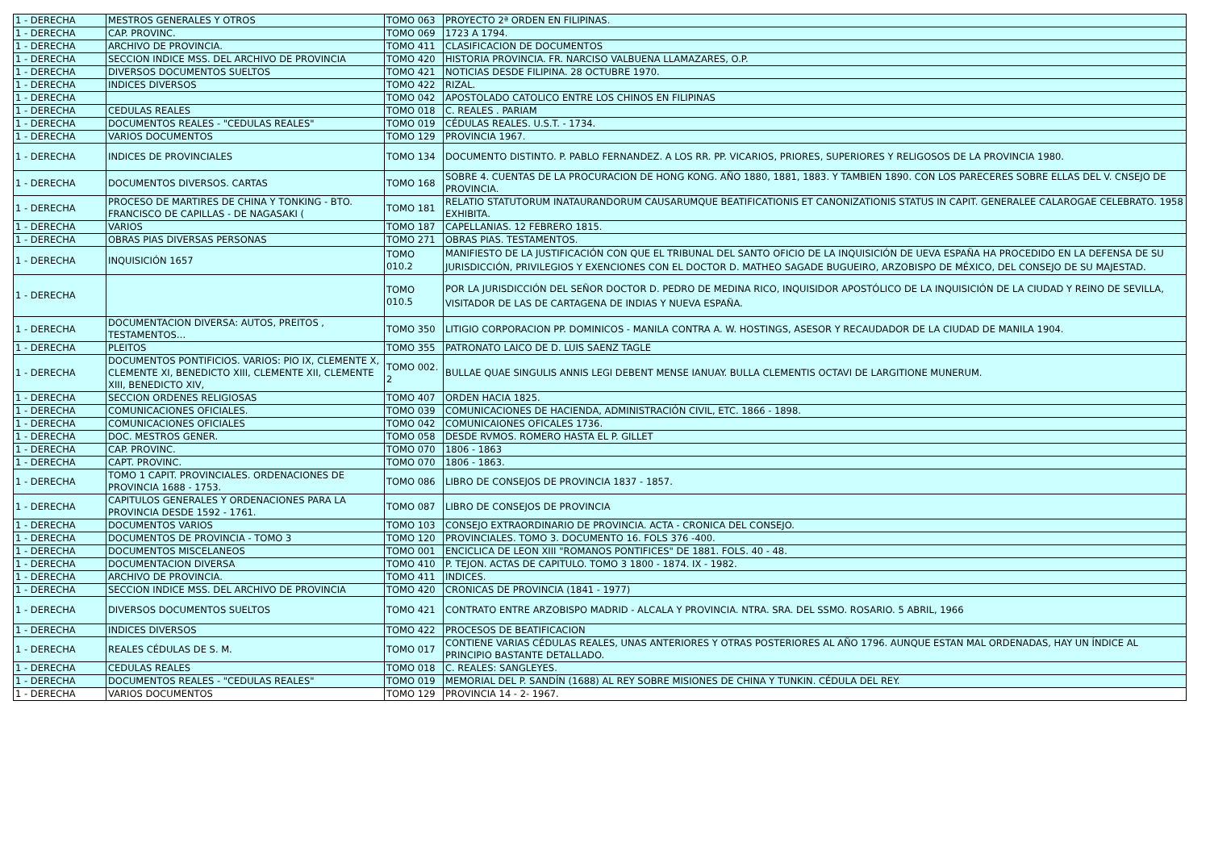| 1 - DERECHA | MESTROS GENERALES Y OTROS | TOMO 063 | PROYECTO 2ª ORDEN EN FILIPINAS. |
| 1 - DERECHA | CAP. PROVINC. | TOMO 069 | 1723 A 1794. |
| 1 - DERECHA | ARCHIVO DE PROVINCIA. | TOMO 411 | CLASIFICACION DE DOCUMENTOS |
| 1 - DERECHA | SECCION INDICE MSS. DEL ARCHIVO DE PROVINCIA | TOMO 420 | HISTORIA PROVINCIA. FR. NARCISO VALBUENA LLAMAZARES, O.P. |
| 1 - DERECHA | DIVERSOS DOCUMENTOS SUELTOS | TOMO 421 | NOTICIAS DESDE FILIPINA. 28 OCTUBRE 1970. |
| 1 - DERECHA | INDICES DIVERSOS | TOMO 422 | RIZAL. |
| 1 - DERECHA | | TOMO 042 | APOSTOLADO CATOLICO ENTRE LOS CHINOS EN FILIPINAS |
| 1 - DERECHA | CEDULAS REALES | TOMO 018 | C. REALES . PARIAM |
| 1 - DERECHA | DOCUMENTOS REALES - "CEDULAS REALES" | TOMO 019 | CÉDULAS REALES. U.S.T. - 1734. |
| 1 - DERECHA | VARIOS DOCUMENTOS | TOMO 129 | PROVINCIA 1967. |
| 1 - DERECHA | INDICES DE PROVINCIALES | TOMO 134 | DOCUMENTO DISTINTO. P. PABLO FERNANDEZ. A LOS RR. PP. VICARIOS, PRIORES, SUPERIORES Y RELIGOSOS DE LA PROVINCIA 1980. |
| 1 - DERECHA | DOCUMENTOS DIVERSOS. CARTAS | TOMO 168 | SOBRE 4. CUENTAS DE LA PROCURACION DE HONG KONG. AÑO 1880, 1881, 1883. Y TAMBIEN 1890. CON LOS PARECERES SOBRE ELLAS DEL V. CNSEJO DE PROVINCIA. |
| 1 - DERECHA | PROCESO DE MARTIRES DE CHINA Y TONKING - BTO. FRANCISCO DE CAPILLAS - DE NAGASAKI ( | TOMO 181 | RELATIO STATUTORUM INATAURANDORUM CAUSARUMQUE BEATIFICATIONIS ET CANONIZATIONIS STATUS IN CAPIT. GENERALEE CALAROGAE CELEBRATO. 1958 EXHIBITA. |
| 1 - DERECHA | VARIOS | TOMO 187 | CAPELLANIAS. 12 FEBRERO 1815. |
| 1 - DERECHA | OBRAS PIAS DIVERSAS PERSONAS | TOMO 271 | OBRAS PIAS. TESTAMENTOS. |
| 1 - DERECHA | INQUISICIÓN 1657 | TOMO 010.2 | MANIFIESTO DE LA JUSTIFICACIÓN CON QUE EL TRIBUNAL DEL SANTO OFICIO DE LA INQUISICIÓN DE UEVA ESPAÑA HA PROCEDIDO EN LA DEFENSA DE SU JURISDICCIÓN, PRIVILEGIOS Y EXENCIONES CON EL DOCTOR D. MATHEO SAGADE BUGUEIRO, ARZOBISPO DE MÉXICO, DEL CONSEJO DE SU MAJESTAD. |
| 1 - DERECHA | | TOMO 010.5 | POR LA JURISDICCIÓN DEL SEÑOR DOCTOR D. PEDRO DE MEDINA RICO, INQUISIDOR APOSTÓLICO DE LA INQUISICIÓN DE LA CIUDAD Y REINO DE SEVILLA, VISITADOR DE LAS DE CARTAGENA DE INDIAS Y NUEVA ESPAÑA. |
| 1 - DERECHA | DOCUMENTACION DIVERSA: AUTOS, PREITOS , TESTAMENTOS… | TOMO 350 | LITIGIO CORPORACION PP. DOMINICOS - MANILA CONTRA A. W. HOSTINGS, ASESOR Y RECAUDADOR DE LA CIUDAD DE MANILA 1904. |
| 1 - DERECHA | PLEITOS | TOMO 355 | PATRONATO LAICO DE D. LUIS SAENZ TAGLE |
| 1 - DERECHA | DOCUMENTOS PONTIFICIOS. VARIOS: PIO IX, CLEMENTE X, CLEMENTE XI, BENEDICTO XIII, CLEMENTE XII, CLEMENTE XIII, BENEDICTO XIV, | TOMO 002. 2 | BULLAE QUAE SINGULIS ANNIS LEGI DEBENT MENSE IANUAY. BULLA CLEMENTIS OCTAVI DE LARGITIONE MUNERUM. |
| 1 - DERECHA | SECCION ORDENES RELIGIOSAS | TOMO 407 | ORDEN HACIA 1825. |
| 1 - DERECHA | COMUNICACIONES OFICIALES. | TOMO 039 | COMUNICACIONES DE HACIENDA, ADMINISTRACIÓN CIVIL, ETC. 1866 - 1898. |
| 1 - DERECHA | COMUNICACIONES OFICIALES | TOMO 042 | COMUNICAIONES OFICALES 1736. |
| 1 - DERECHA | DOC. MESTROS GENER. | TOMO 058 | DESDE RVMOS. ROMERO HASTA EL P. GILLET |
| 1 - DERECHA | CAP. PROVINC. | TOMO 070 | 1806 - 1863 |
| 1 - DERECHA | CAPT. PROVINC. | TOMO 070 | 1806 - 1863. |
| 1 - DERECHA | TOMO 1 CAPIT. PROVINCIALES. ORDENACIONES DE PROVINCIA 1688 - 1753. | TOMO 086 | LIBRO DE CONSEJOS DE PROVINCIA 1837 - 1857. |
| 1 - DERECHA | CAPITULOS GENERALES Y ORDENACIONES PARA LA PROVINCIA DESDE 1592 - 1761. | TOMO 087 | LIBRO DE CONSEJOS DE PROVINCIA |
| 1 - DERECHA | DOCUMENTOS VARIOS | TOMO 103 | CONSEJO EXTRAORDINARIO DE PROVINCIA. ACTA - CRONICA DEL CONSEJO. |
| 1 - DERECHA | DOCUMENTOS DE PROVINCIA - TOMO 3 | TOMO 120 | PROVINCIALES. TOMO 3. DOCUMENTO 16. FOLS 376 -400. |
| 1 - DERECHA | DOCUMENTOS MISCELANEOS | TOMO 001 | ENCICLICA DE LEON XIII "ROMANOS PONTIFICES" DE 1881. FOLS. 40 - 48. |
| 1 - DERECHA | DOCUMENTACION DIVERSA | TOMO 410 | P. TEJON. ACTAS DE CAPITULO. TOMO 3 1800 - 1874. IX - 1982. |
| 1 - DERECHA | ARCHIVO DE PROVINCIA. | TOMO 411 | INDICES. |
| 1 - DERECHA | SECCION INDICE MSS. DEL ARCHIVO DE PROVINCIA | TOMO 420 | CRONICAS DE PROVINCIA (1841 - 1977) |
| 1 - DERECHA | DIVERSOS DOCUMENTOS SUELTOS | TOMO 421 | CONTRATO ENTRE ARZOBISPO MADRID - ALCALA Y PROVINCIA. NTRA. SRA. DEL SSMO. ROSARIO. 5 ABRIL, 1966 |
| 1 - DERECHA | INDICES DIVERSOS | TOMO 422 | PROCESOS DE BEATIFICACION |
| 1 - DERECHA | REALES CÉDULAS DE S. M. | TOMO 017 | CONTIENE VARIAS CÉDULAS REALES, UNAS ANTERIORES Y OTRAS POSTERIORES AL AÑO 1796. AUNQUE ESTAN MAL ORDENADAS, HAY UN ÍNDICE AL PRINCIPIO BASTANTE DETALLADO. |
| 1 - DERECHA | CEDULAS REALES | TOMO 018 | C. REALES: SANGLEYES. |
| 1 - DERECHA | DOCUMENTOS REALES - "CEDULAS REALES" | TOMO 019 | MEMORIAL DEL P. SANDÍN (1688) AL REY SOBRE MISIONES DE CHINA Y TUNKIN. CÉDULA DEL REY. |
| 1 - DERECHA | VARIOS DOCUMENTOS | TOMO 129 | PROVINCIA 14 - 2- 1967. |